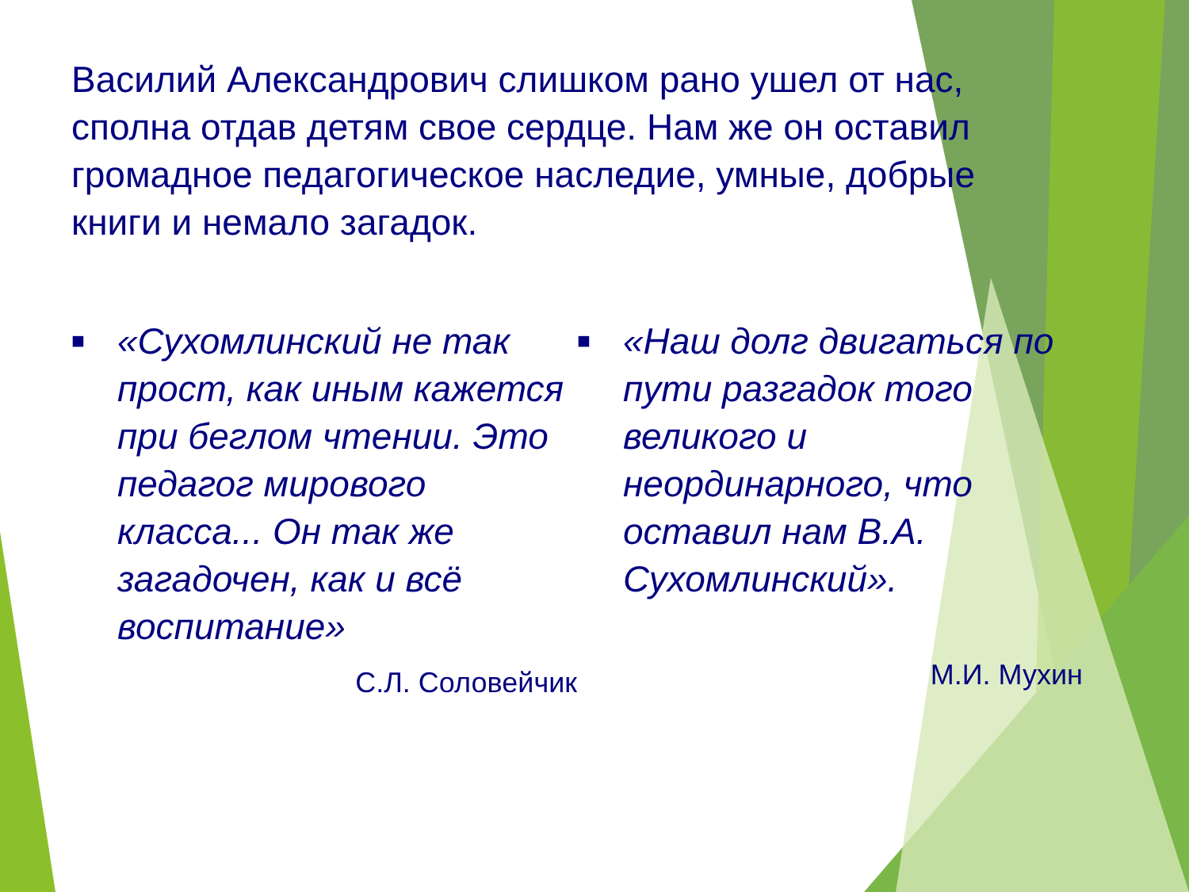Василий Александрович слишком рано ушел от нас, сполна отдав детям свое сердце. Нам же он оставил громадное педагогическое наследие, умные, добрые книги и немало загадок.
■
«Сухомлинский не так прост, как иным кажется при беглом чтении. Это педагог мирового класса... Он так же загадочен, как и всё воспитание»
С.Л. Соловейчик
■
«Наш долг двигаться по пути разгадок того великого и неординарного, что оставил нам В.А. Сухомлинский».
М.И. Мухин